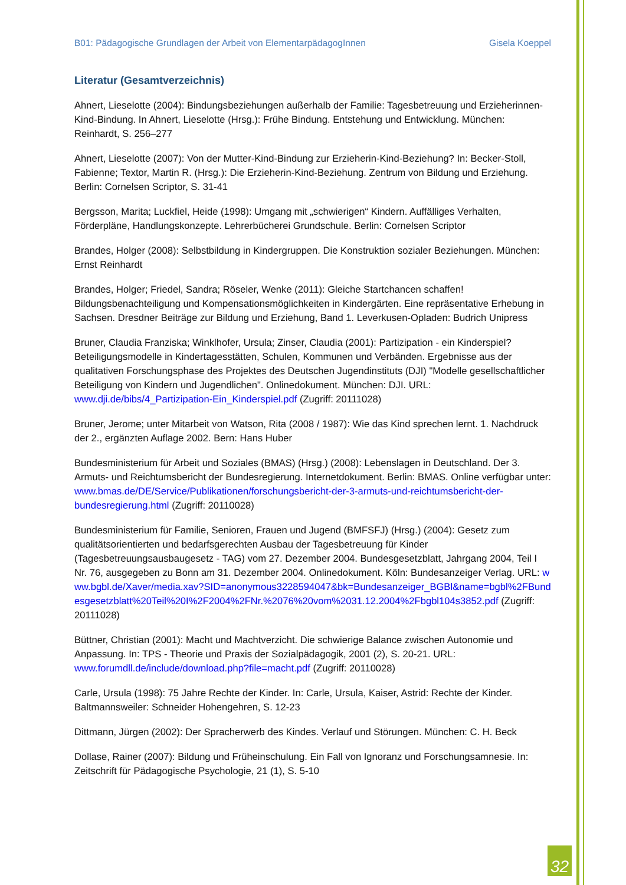B01: Pädagogische Grundlagen der Arbeit von ElementarpädagogInnen Gisela Koeppel
Literatur (Gesamtverzeichnis)
Ahnert, Lieselotte (2004): Bindungsbeziehungen außerhalb der Familie: Tagesbetreuung und Erzieherinnen-Kind-Bindung. In Ahnert, Lieselotte (Hrsg.): Frühe Bindung. Entstehung und Entwicklung. München: Reinhardt, S. 256–277
Ahnert, Lieselotte (2007): Von der Mutter-Kind-Bindung zur Erzieherin-Kind-Beziehung? In: Becker-Stoll, Fabienne; Textor, Martin R. (Hrsg.): Die Erzieherin-Kind-Beziehung. Zentrum von Bildung und Erziehung. Berlin: Cornelsen Scriptor, S. 31-41
Bergsson, Marita; Luckfiel, Heide (1998): Umgang mit „schwierigen“ Kindern. Auffälliges Verhalten, Förderpläne, Handlungskonzepte. Lehrerbücherei Grundschule. Berlin: Cornelsen Scriptor
Brandes, Holger (2008): Selbstbildung in Kindergruppen. Die Konstruktion sozialer Beziehungen. München: Ernst Reinhardt
Brandes, Holger; Friedel, Sandra; Röseler, Wenke (2011): Gleiche Startchancen schaffen! Bildungsbenachteiligung und Kompensationsmöglichkeiten in Kindergärten. Eine repräsentative Erhebung in Sachsen. Dresdner Beiträge zur Bildung und Erziehung, Band 1. Leverkusen-Opladen: Budrich Unipress
Bruner, Claudia Franziska; Winklhofer, Ursula; Zinser, Claudia (2001): Partizipation - ein Kinderspiel? Beteiligungsmodelle in Kindertagesstätten, Schulen, Kommunen und Verbänden. Ergebnisse aus der qualitativen Forschungsphase des Projektes des Deutschen Jugendinstituts (DJI) "Modelle gesellschaftlicher Beteiligung von Kindern und Jugendlichen". Onlinedokument. München: DJI. URL: www.dji.de/bibs/4_Partizipation-Ein_Kinderspiel.pdf (Zugriff: 20111028)
Bruner, Jerome; unter Mitarbeit von Watson, Rita (2008 / 1987): Wie das Kind sprechen lernt. 1. Nachdruck der 2., ergänzten Auflage 2002. Bern: Hans Huber
Bundesministerium für Arbeit und Soziales (BMAS) (Hrsg.) (2008): Lebenslagen in Deutschland. Der 3. Armuts- und Reichtumsbericht der Bundesregierung. Internetdokument. Berlin: BMAS. Online verfügbar unter: www.bmas.de/DE/Service/Publikationen/forschungsbericht-der-3-armuts-und-reichtumsbericht-der-bundesregierung.html (Zugriff: 20110028)
Bundesministerium für Familie, Senioren, Frauen und Jugend (BMFSFJ) (Hrsg.) (2004): Gesetz zum qualitätsorientierten und bedarfsgerechten Ausbau der Tagesbetreuung für Kinder (Tagesbetreuungsausbaugesetz - TAG) vom 27. Dezember 2004. Bundesgesetzblatt, Jahrgang 2004, Teil I Nr. 76, ausgegeben zu Bonn am 31. Dezember 2004. Onlinedokument. Köln: Bundesanzeiger Verlag. URL: www.bgbl.de/Xaver/media.xav?SID=anonymous3228594047&bk=Bundesanzeiger_BGBl&name=bgbl%2FBundesgesetzblatt%20Teil%20I%2F2004%2FNr.%2076%20vom%2031.12.2004%2Fbgbl104s3852.pdf (Zugriff: 20111028)
Büttner, Christian (2001): Macht und Machtverzicht. Die schwierige Balance zwischen Autonomie und Anpassung. In: TPS - Theorie und Praxis der Sozialpädagogik, 2001 (2), S. 20-21. URL: www.forumdll.de/include/download.php?file=macht.pdf (Zugriff: 20110028)
Carle, Ursula (1998): 75 Jahre Rechte der Kinder. In: Carle, Ursula, Kaiser, Astrid: Rechte der Kinder. Baltmannsweiler: Schneider Hohengehren, S. 12-23
Dittmann, Jürgen (2002): Der Spracherwerb des Kindes. Verlauf und Störungen. München: C. H. Beck
Dollase, Rainer (2007): Bildung und Früheinschulung. Ein Fall von Ignoranz und Forschungsamnesie. In: Zeitschrift für Pädagogische Psychologie, 21 (1), S. 5-10
32